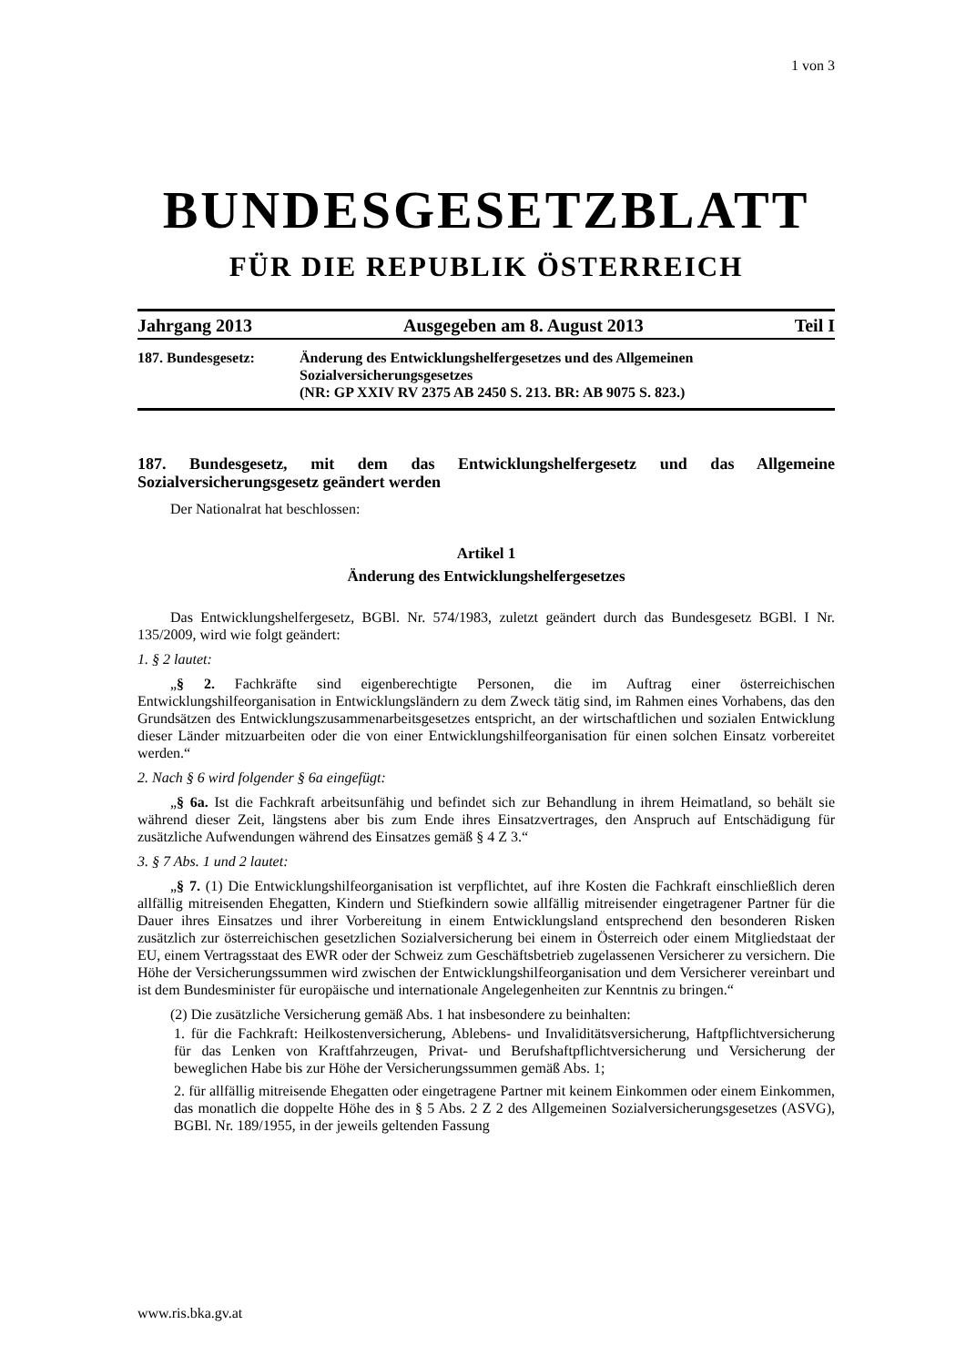1 von 3
BUNDESGESETZBLATT
FÜR DIE REPUBLIK ÖSTERREICH
Jahrgang 2013 Ausgegeben am 8. August 2013 Teil I
187. Bundesgesetz: Änderung des Entwicklungshelfergesetzes und des Allgemeinen Sozialversicherungsgesetzes
(NR: GP XXIV RV 2375 AB 2450 S. 213. BR: AB 9075 S. 823.)
187. Bundesgesetz, mit dem das Entwicklungshelfergesetz und das Allgemeine Sozialversicherungsgesetz geändert werden
Der Nationalrat hat beschlossen:
Artikel 1
Änderung des Entwicklungshelfergesetzes
Das Entwicklungshelfergesetz, BGBl. Nr. 574/1983, zuletzt geändert durch das Bundesgesetz BGBl. I Nr. 135/2009, wird wie folgt geändert:
1. § 2 lautet:
„§ 2. Fachkräfte sind eigenberechtigte Personen, die im Auftrag einer österreichischen Entwicklungshilfeorganisation in Entwicklungsländern zu dem Zweck tätig sind, im Rahmen eines Vorhabens, das den Grundsätzen des Entwicklungszusammenarbeitsgesetzes entspricht, an der wirtschaftlichen und sozialen Entwicklung dieser Länder mitzuarbeiten oder die von einer Entwicklungshilfeorganisation für einen solchen Einsatz vorbereitet werden.“
2. Nach § 6 wird folgender § 6a eingefügt:
„§ 6a. Ist die Fachkraft arbeitsunfähig und befindet sich zur Behandlung in ihrem Heimatland, so behält sie während dieser Zeit, längstens aber bis zum Ende ihres Einsatzvertrages, den Anspruch auf Entschädigung für zusätzliche Aufwendungen während des Einsatzes gemäß § 4 Z 3.“
3. § 7 Abs. 1 und 2 lautet:
„§ 7. (1) Die Entwicklungshilfeorganisation ist verpflichtet, auf ihre Kosten die Fachkraft einschließlich deren allfällig mitreisenden Ehegatten, Kindern und Stiefkindern sowie allfällig mitreisender eingetragener Partner für die Dauer ihres Einsatzes und ihrer Vorbereitung in einem Entwicklungsland entsprechend den besonderen Risken zusätzlich zur österreichischen gesetzlichen Sozialversicherung bei einem in Österreich oder einem Mitgliedstaat der EU, einem Vertragsstaat des EWR oder der Schweiz zum Geschäftsbetrieb zugelassenen Versicherer zu versichern. Die Höhe der Versicherungssummen wird zwischen der Entwicklungshilfeorganisation und dem Versicherer vereinbart und ist dem Bundesminister für europäische und internationale Angelegenheiten zur Kenntnis zu bringen.“
(2) Die zusätzliche Versicherung gemäß Abs. 1 hat insbesondere zu beinhalten:
1. für die Fachkraft: Heilkostenversicherung, Ablebens- und Invaliditätsversicherung, Haftpflichtversicherung für das Lenken von Kraftfahrzeugen, Privat- und Berufshaftpflichtversicherung und Versicherung der beweglichen Habe bis zur Höhe der Versicherungssummen gemäß Abs. 1;
2. für allfällig mitreisende Ehegatten oder eingetragene Partner mit keinem Einkommen oder einem Einkommen, das monatlich die doppelte Höhe des in § 5 Abs. 2 Z 2 des Allgemeinen Sozialversicherungsgesetzes (ASVG), BGBl. Nr. 189/1955, in der jeweils geltenden Fassung
www.ris.bka.gv.at